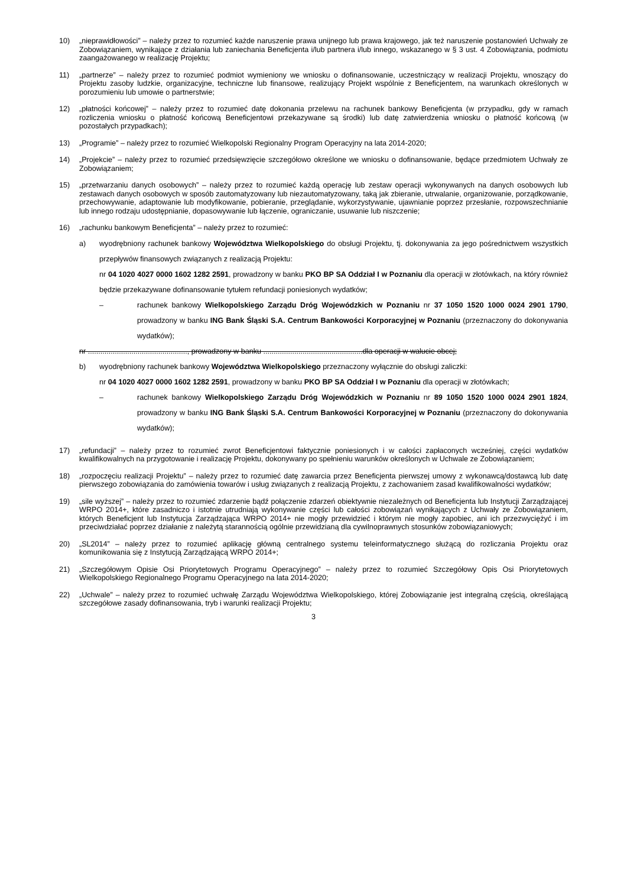10) „nieprawidłowości” – należy przez to rozumieć każde naruszenie prawa unijnego lub prawa krajowego, jak też naruszenie postanowień Uchwały ze Zobowiązaniem, wynikające z działania lub zaniechania Beneficjenta i/lub partnera i/lub innego, wskazanego w § 3 ust. 4 Zobowiązania, podmiotu zaangażowanego w realizację Projektu;
11) „partnerze” – należy przez to rozumieć podmiot wymieniony we wniosku o dofinansowanie, uczestniczący w realizacji Projektu, wnoszący do Projektu zasoby ludzkie, organizacyjne, techniczne lub finansowe, realizujący Projekt wspólnie z Beneficjentem, na warunkach określonych w porozumieniu lub umowie o partnerstwie;
12) „płatności końcowej” – należy przez to rozumieć datę dokonania przelewu na rachunek bankowy Beneficjenta (w przypadku, gdy w ramach rozliczenia wniosku o płatność końcową Beneficjentowi przekazywane są środki) lub datę zatwierdzenia wniosku o płatność końcową (w pozostałych przypadkach);
13) „Programie” – należy przez to rozumieć Wielkopolski Regionalny Program Operacyjny na lata 2014-2020;
14) „Projekcie” – należy przez to rozumieć przedsięwzięcie szczegółowo określone we wniosku o dofinansowanie, będące przedmiotem Uchwały ze Zobowiązaniem;
15) „przetwarzaniu danych osobowych” – należy przez to rozumieć każdą operację lub zestaw operacji wykonywanych na danych osobowych lub zestawach danych osobowych w sposób zautomatyzowany lub niezautomatyzowany, taką jak zbieranie, utrwalanie, organizowanie, porządkowanie, przechowywanie, adaptowanie lub modyfikowanie, pobieranie, przeglądanie, wykorzystywanie, ujawnianie poprzez przesłanie, rozpowszechnianie lub innego rodzaju udostępnianie, dopasowywanie lub łączenie, ograniczanie, usuwanie lub niszczenie;
16) „rachunku bankowym Beneficjenta” – należy przez to rozumieć:
a) wyodrębniony rachunek bankowy Województwa Wielkopolskiego do obsługi Projektu, tj. dokonywania za jego pośrednictwem wszystkich przepływów finansowych związanych z realizacją Projektu:
nr 04 1020 4027 0000 1602 1282 2591, prowadzony w banku PKO BP SA Oddział I w Poznaniu dla operacji w złotówkach, na który również będzie przekazywane dofinansowanie tytułem refundacji poniesionych wydatków;
– rachunek bankowy Wielkopolskiego Zarządu Dróg Wojewódzkich w Poznaniu nr 37 1050 1520 1000 0024 2901 1790, prowadzony w banku ING Bank Śląski S.A. Centrum Bankowości Korporacyjnej w Poznaniu (przeznaczony do dokonywania wydatków);
nr ................................................, prowadzony w banku ................................................dla operacji w walucie obcej;
b) wyodrębniony rachunek bankowy Województwa Wielkopolskiego przeznaczony wyłącznie do obsługi zaliczki:
nr 04 1020 4027 0000 1602 1282 2591, prowadzony w banku PKO BP SA Oddział I w Poznaniu dla operacji w złotówkach;
– rachunek bankowy Wielkopolskiego Zarządu Dróg Wojewódzkich w Poznaniu nr 89 1050 1520 1000 0024 2901 1824, prowadzony w banku ING Bank Śląski S.A. Centrum Bankowości Korporacyjnej w Poznaniu (przeznaczony do dokonywania wydatków);
17) „refundacji” – należy przez to rozumieć zwrot Beneficjentowi faktycznie poniesionych i w całości zapłaconych wcześniej, części wydatków kwalifikowalnych na przygotowanie i realizację Projektu, dokonywany po spełnieniu warunków określonych w Uchwale ze Zobowiązaniem;
18) „rozpoczęciu realizacji Projektu” – należy przez to rozumieć datę zawarcia przez Beneficjenta pierwszej umowy z wykonawcą/dostawcą lub datę pierwszego zobowiązania do zamówienia towarów i usług związanych z realizacją Projektu, z zachowaniem zasad kwalifikowalności wydatków;
19) „sile wyższej” – należy przez to rozumieć zdarzenie bądź połączenie zdarzeń obiektywnie niezależnych od Beneficjenta lub Instytucji Zarządzającej WRPO 2014+, które zasadniczo i istotnie utrudniają wykonywanie części lub całości zobowiązań wynikających z Uchwały ze Zobowiązaniem, których Beneficjent lub Instytucja Zarządzająca WRPO 2014+ nie mogły przewidzieć i którym nie mogły zapobiec, ani ich przezwyciężyć i im przeciwdziałać poprzez działanie z należytą starannością ogólnie przewidzianą dla cywilnoprawnych stosunków zobowiązaniowych;
20) „SL2014” – należy przez to rozumieć aplikację główną centralnego systemu teleinformatycznego służącą do rozliczania Projektu oraz komunikowania się z Instytucją Zarządzającą WRPO 2014+;
21) „Szczegółowym Opisie Osi Priorytetowych Programu Operacyjnego” – należy przez to rozumieć Szczegółowy Opis Osi Priorytetowych Wielkopolskiego Regionalnego Programu Operacyjnego na lata 2014-2020;
22) „Uchwale” – należy przez to rozumieć uchwałę Zarządu Województwa Wielkopolskiego, której Zobowiązanie jest integralną częścią, określającą szczegółowe zasady dofinansowania, tryb i warunki realizacji Projektu;
3